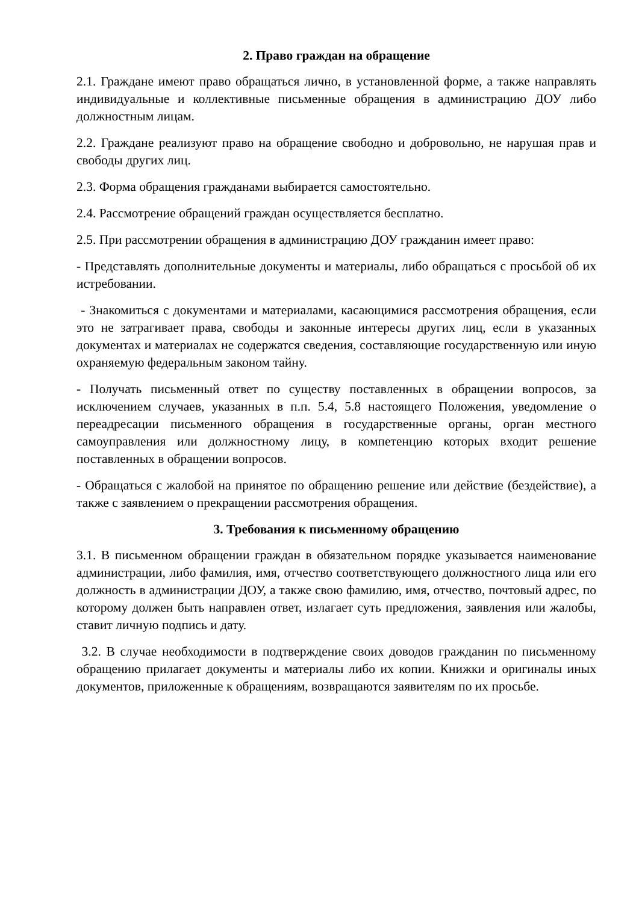2. Право граждан на обращение
2.1. Граждане имеют право обращаться лично, в установленной форме, а также направлять индивидуальные и коллективные письменные обращения в администрацию ДОУ либо должностным лицам.
2.2. Граждане реализуют право на обращение свободно и добровольно, не нарушая прав и свободы других лиц.
2.3. Форма обращения гражданами выбирается самостоятельно.
2.4. Рассмотрение обращений граждан осуществляется бесплатно.
2.5. При рассмотрении обращения в администрацию ДОУ гражданин имеет право:
- Представлять дополнительные документы и материалы, либо обращаться с просьбой об их истребовании.
- Знакомиться с документами и материалами, касающимися рассмотрения обращения, если это не затрагивает права, свободы и законные интересы других лиц, если в указанных документах и материалах не содержатся сведения, составляющие государственную или иную охраняемую федеральным законом тайну.
- Получать письменный ответ по существу поставленных в обращении вопросов, за исключением случаев, указанных в п.п. 5.4, 5.8 настоящего Положения, уведомление о переадресации письменного обращения в государственные органы, орган местного самоуправления или должностному лицу, в компетенцию которых входит решение поставленных в обращении вопросов.
- Обращаться с жалобой на принятое по обращению решение или действие (бездействие), а также с заявлением о прекращении рассмотрения обращения.
3. Требования к письменному обращению
3.1. В письменном обращении граждан в обязательном порядке указывается наименование администрации, либо фамилия, имя, отчество соответствующего должностного лица или его должность в администрации ДОУ, а также свою фамилию, имя, отчество, почтовый адрес, по которому должен быть направлен ответ, излагает суть предложения, заявления или жалобы, ставит личную подпись и дату.
3.2. В случае необходимости в подтверждение своих доводов гражданин по письменному обращению прилагает документы и материалы либо их копии. Книжки и оригиналы иных документов, приложенные к обращениям, возвращаются заявителям по их просьбе.